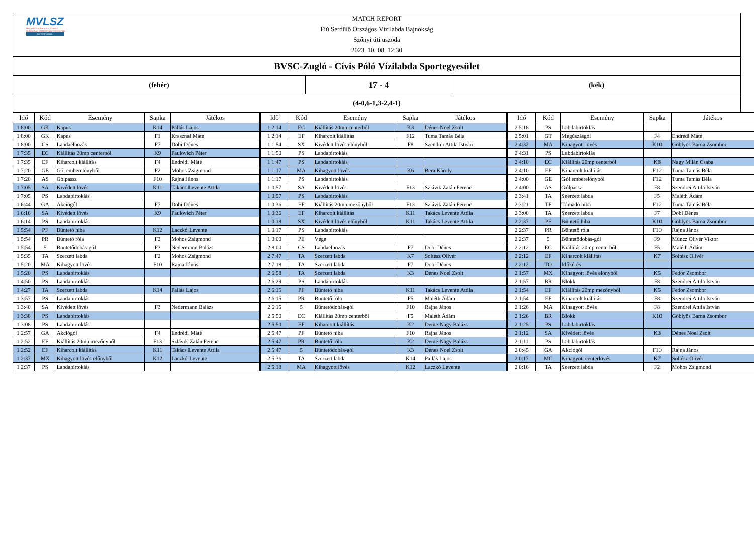MVLSZ
MAGYAR VÍZILABDA SZÖVETSÉG
HUNGARIAN WATER POLO FEDERATION
WATERPOLO.HU
MATCH REPORT
Fiú Serdülő Országos Vízilabda Bajnokság
Szőnyi úti uszoda
2023. 10. 08. 12:30
| BVSC-Zugló - Cívis Póló Vízilabda Sportegyesület |
| (fehér) | 17 - 4 | (kék) |
| (4-0,6-1,3-2,4-1) | | |
| Idő | Kód | Esemény | Sapka | Játékos | Idő | Kód | Esemény | Sapka | Játékos | Idő | Kód | Esemény | Sapka | Játékos |
| --- | --- | --- | --- | --- | --- | --- | --- | --- | --- | --- | --- | --- | --- | --- |
| 1 8:00 | GK | Kapus | K14 | Pallás Lajos | 1 2:14 | EC | Kiállítás 20mp centerből | K3 | Dénes Noel Zsolt | 2 5:18 | PS | Labdabirtoklás | | |
| 1 8:00 | GK | Kapus | F1 | Krasznai Máté | 1 2:14 | EF | Kiharcolt kiállítás | F12 | Tuma Tamás Béla | 2 5:01 | GT | Megúszásgól | F4 | Endrédi Máté |
| 1 8:00 | CS | Labdaelhozás | F7 | Dobi Dénes | 1 1:54 | SX | Kivédett lövés előnyből | F8 | Szendrei Attila István | 2 4:32 | MA | Kihagyott lövés | K10 | Göblyös Barna Zsombor |
| 1 7:35 | EC | Kiállítás 20mp centerből | K9 | Paulovich Péter | 1 1:50 | PS | Labdabirtoklás | | | 2 4:31 | PS | Labdabirtoklás | | |
| 1 7:35 | EF | Kiharcolt kiállítás | F4 | Endrédi Máté | 1 1:47 | PS | Labdabirtoklás | | | 2 4:10 | EC | Kiállítás 20mp centerből | K8 | Nagy Milán Csaba |
| 1 7:20 | GE | Gól emberelőnyből | F2 | Mohos Zsigmond | 1 1:17 | MA | Kihagyott lövés | K6 | Bera Károly | 2 4:10 | EF | Kiharcolt kiállítás | F12 | Tuma Tamás Béla |
| 1 7:20 | AS | Gólpassz | F10 | Rajna János | 1 1:17 | PS | Labdabirtoklás | | | 2 4:00 | GE | Gól emberelőnyből | F12 | Tuma Tamás Béla |
| 1 7:05 | SA | Kivédett lövés | K11 | Takács Levente Attila | 1 0:57 | SA | Kivédett lövés | F13 | Szlávik Zalán Ferenc | 2 4:00 | AS | Gólpassz | F8 | Szendrei Attila István |
| 1 7:05 | PS | Labdabirtoklás | | | 1 0:57 | PS | Labdabirtoklás | | | 2 3:41 | TA | Szerzett labda | F5 | Maléth Ádám |
| 1 6:44 | GA | Akciógól | F7 | Dobi Dénes | 1 0:36 | EF | Kiállítás 20mp mezőnyből | F13 | Szlávik Zalán Ferenc | 2 3:21 | TF | Támadó hiba | F12 | Tuma Tamás Béla |
| 1 6:16 | SA | Kivédett lövés | K9 | Paulovich Péter | 1 0:36 | EF | Kiharcolt kiállítás | K11 | Takács Levente Attila | 2 3:00 | TA | Szerzett labda | F7 | Dobi Dénes |
| 1 6:14 | PS | Labdabirtoklás | | | 1 0:18 | SX | Kivédett lövés előnyből | K11 | Takács Levente Attila | 2 2:37 | PF | Büntető hiba | K10 | Göblyös Barna Zsombor |
| 1 5:54 | PF | Büntető hiba | K12 | Laczkó Levente | 1 0:17 | PS | Labdabirtoklás | | | 2 2:37 | PR | Büntető róla | F10 | Rajna János |
| 1 5:54 | PR | Büntető róla | F2 | Mohos Zsigmond | 1 0:00 | PE | Vége | | | 2 2:37 | 5 | Büntetődobás-gól | F9 | Müncz Olivér Viktor |
| 1 5:54 | 5 | Büntetődobás-gól | F3 | Nedermann Balázs | 2 8:00 | CS | Labdaelhozás | F7 | Dobi Dénes | 2 2:12 | EC | Kiállítás 20mp centerből | F5 | Maléth Ádám |
| 1 5:35 | TA | Szerzett labda | F2 | Mohos Zsigmond | 2 7:47 | TA | Szerzett labda | K7 | Soltész Olivér | 2 2:12 | EF | Kiharcolt kiállítás | K7 | Soltész Olivér |
| 1 5:20 | MA | Kihagyott lövés | F10 | Rajna János | 2 7:18 | TA | Szerzett labda | F7 | Dobi Dénes | 2 2:12 | TO | Időkérés | | |
| 1 5:20 | PS | Labdabirtoklás | | | 2 6:58 | TA | Szerzett labda | K3 | Dénes Noel Zsolt | 2 1:57 | MX | Kihagyott lövés előnyből | K5 | Fedor Zsombor |
| 1 4:50 | PS | Labdabirtoklás | | | 2 6:29 | PS | Labdabirtoklás | | | 2 1:57 | BR | Blokk | F8 | Szendrei Attila István |
| 1 4:27 | TA | Szerzett labda | K14 | Pallás Lajos | 2 6:15 | PF | Büntető hiba | K11 | Takács Levente Attila | 2 1:54 | EF | Kiállítás 20mp mezőnyből | K5 | Fedor Zsombor |
| 1 3:57 | PS | Labdabirtoklás | | | 2 6:15 | PR | Büntető róla | F5 | Maléth Ádám | 2 1:54 | EF | Kiharcolt kiállítás | F8 | Szendrei Attila István |
| 1 3:40 | SA | Kivédett lövés | F3 | Nedermann Balázs | 2 6:15 | 5 | Büntetődobás-gól | F10 | Rajna János | 2 1:26 | MA | Kihagyott lövés | F8 | Szendrei Attila István |
| 1 3:38 | PS | Labdabirtoklás | | | 2 5:50 | EC | Kiállítás 20mp centerből | F5 | Maléth Ádám | 2 1:26 | BR | Blokk | K10 | Göblyös Barna Zsombor |
| 1 3:08 | PS | Labdabirtoklás | | | 2 5:50 | EF | Kiharcolt kiállítás | K2 | Deme-Nagy Balázs | 2 1:25 | PS | Labdabirtoklás | | |
| 1 2:57 | GA | Akciógól | F4 | Endrédi Máté | 2 5:47 | PF | Büntető hiba | F10 | Rajna János | 2 1:12 | SA | Kivédett lövés | K3 | Dénes Noel Zsolt |
| 1 2:52 | EF | Kiállítás 20mp mezőnyből | F13 | Szlávik Zalán Ferenc | 2 5:47 | PR | Büntető róla | K2 | Deme-Nagy Balázs | 2 1:11 | PS | Labdabirtoklás | | |
| 1 2:52 | EF | Kiharcolt kiállítás | K11 | Takács Levente Attila | 2 5:47 | 5 | Büntetődobás-gól | K3 | Dénes Noel Zsolt | 2 0:45 | GA | Akciógól | F10 | Rajna János |
| 1 2:37 | MX | Kihagyott lövés előnyből | K12 | Laczkó Levente | 2 5:36 | TA | Szerzett labda | K14 | Pallás Lajos | 2 0:17 | MC | Kihagyott centerlövés | K7 | Soltész Olivér |
| 1 2:37 | PS | Labdabirtoklás | | | 2 5:18 | MA | Kihagyott lövés | K12 | Laczkó Levente | 2 0:16 | TA | Szerzett labda | F2 | Mohos Zsigmond |